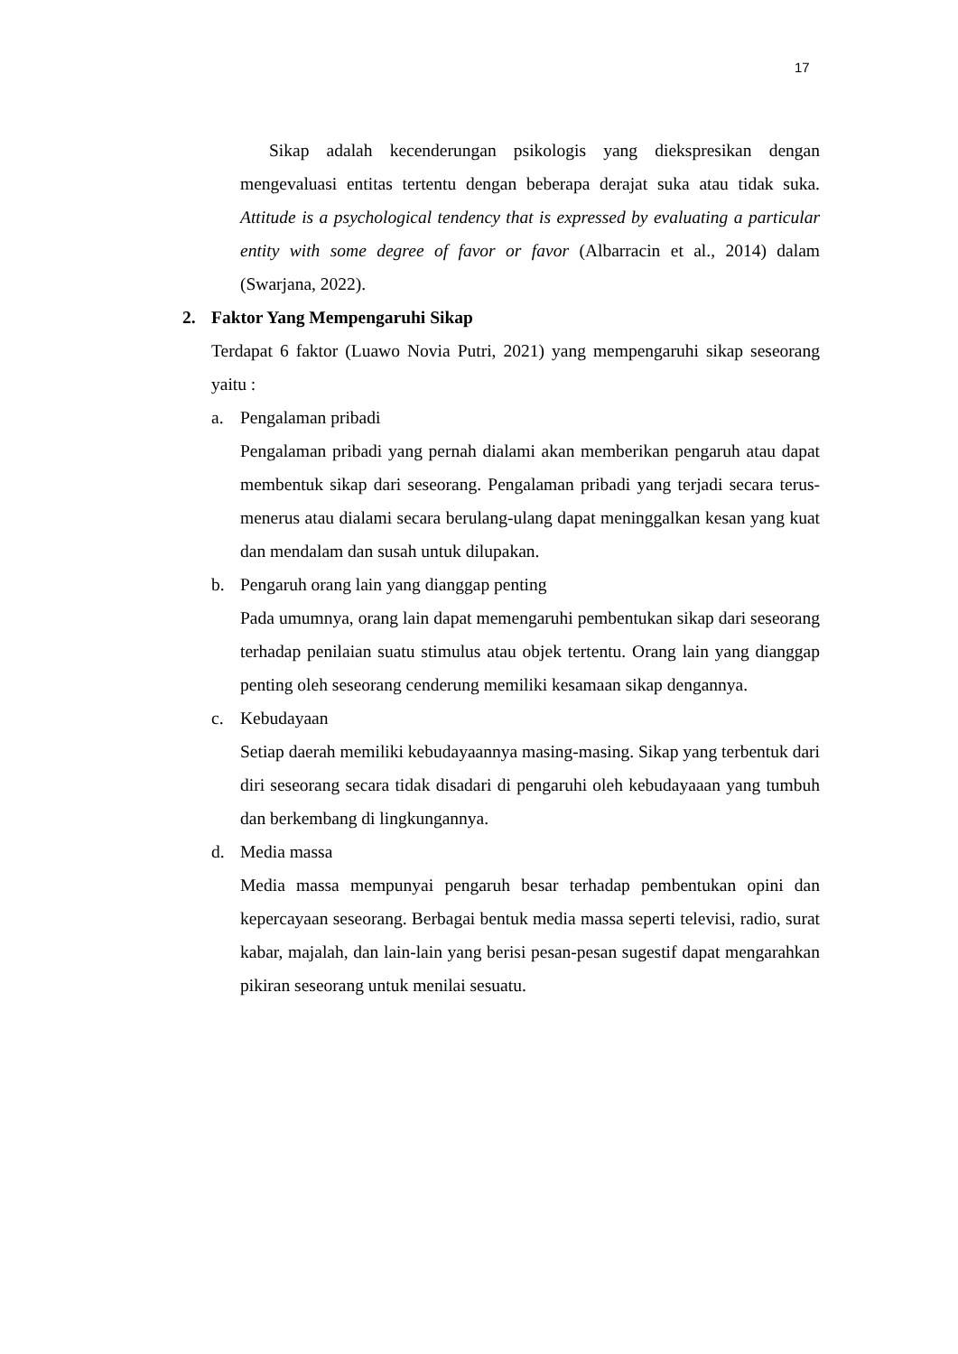17
Sikap adalah kecenderungan psikologis yang diekspresikan dengan mengevaluasi entitas tertentu dengan beberapa derajat suka atau tidak suka. Attitude is a psychological tendency that is expressed by evaluating a particular entity with some degree of favor or favor (Albarracin et al., 2014) dalam (Swarjana, 2022).
2. Faktor Yang Mempengaruhi Sikap
Terdapat 6 faktor (Luawo Novia Putri, 2021) yang mempengaruhi sikap seseorang yaitu :
a. Pengalaman pribadi
Pengalaman pribadi yang pernah dialami akan memberikan pengaruh atau dapat membentuk sikap dari seseorang. Pengalaman pribadi yang terjadi secara terus-menerus atau dialami secara berulang-ulang dapat meninggalkan kesan yang kuat dan mendalam dan susah untuk dilupakan.
b. Pengaruh orang lain yang dianggap penting
Pada umumnya, orang lain dapat memengaruhi pembentukan sikap dari seseorang terhadap penilaian suatu stimulus atau objek tertentu. Orang lain yang dianggap penting oleh seseorang cenderung memiliki kesamaan sikap dengannya.
c. Kebudayaan
Setiap daerah memiliki kebudayaannya masing-masing. Sikap yang terbentuk dari diri seseorang secara tidak disadari di pengaruhi oleh kebudayaaan yang tumbuh dan berkembang di lingkungannya.
d. Media massa
Media massa mempunyai pengaruh besar terhadap pembentukan opini dan kepercayaan seseorang. Berbagai bentuk media massa seperti televisi, radio, surat kabar, majalah, dan lain-lain yang berisi pesan-pesan sugestif dapat mengarahkan pikiran seseorang untuk menilai sesuatu.